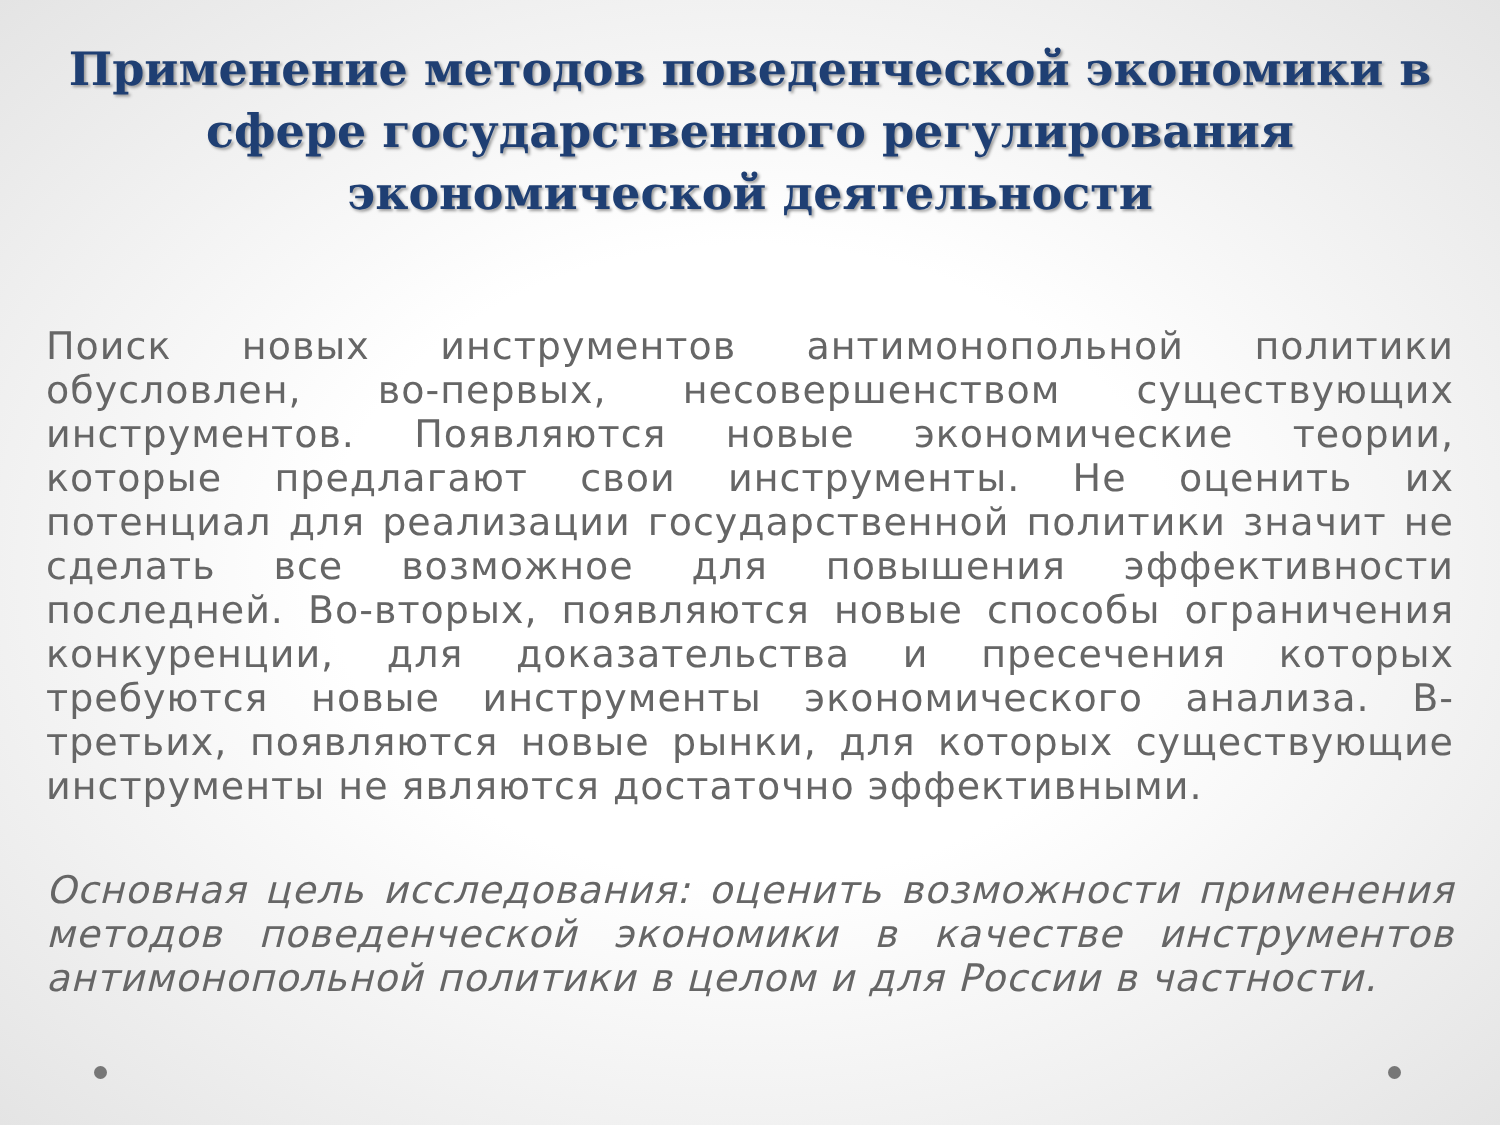Применение методов поведенческой экономики в сфере государственного регулирования экономической деятельности
Поиск новых инструментов антимонопольной политики обусловлен, во-первых, несовершенством существующих инструментов. Появляются новые экономические теории, которые предлагают свои инструменты. Не оценить их потенциал для реализации государственной политики значит не сделать все возможное для повышения эффективности последней. Во-вторых, появляются новые способы ограничения конкуренции, для доказательства и пресечения которых требуются новые инструменты экономического анализа. В-третьих, появляются новые рынки, для которых существующие инструменты не являются достаточно эффективными.
Основная цель исследования: оценить возможности применения методов поведенческой экономики в качестве инструментов антимонопольной политики в целом и для России в частности.